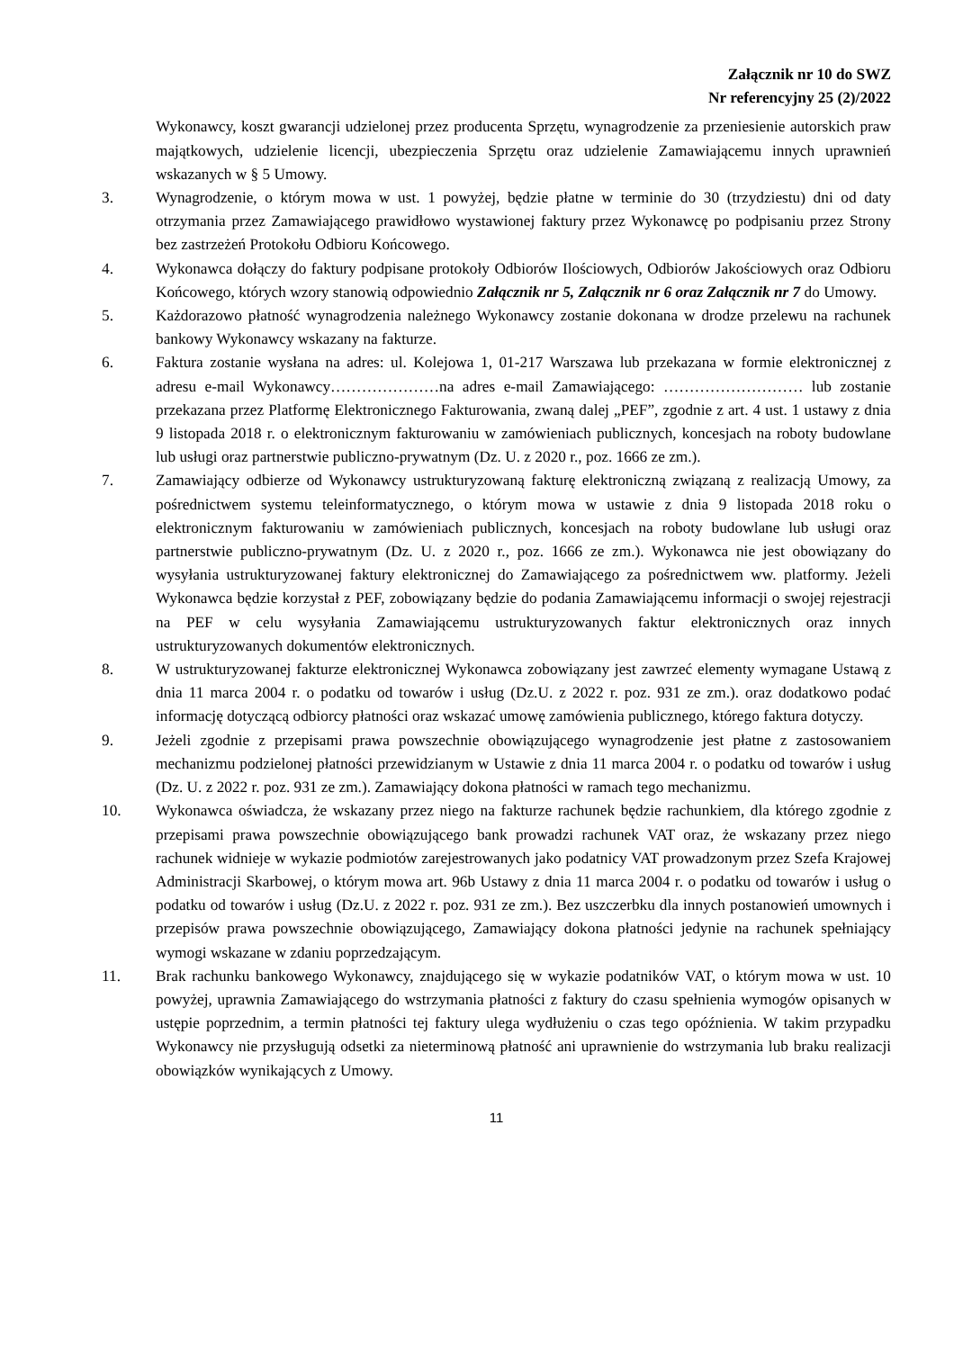Załącznik nr 10 do SWZ
Nr referencyjny 25 (2)/2022
Wykonawcy, koszt gwarancji udzielonej przez producenta Sprzętu, wynagrodzenie za przeniesienie autorskich praw majątkowych, udzielenie licencji, ubezpieczenia Sprzętu oraz udzielenie Zamawiającemu innych uprawnień wskazanych w § 5 Umowy.
3. Wynagrodzenie, o którym mowa w ust. 1 powyżej, będzie płatne w terminie do 30 (trzydziestu) dni od daty otrzymania przez Zamawiającego prawidłowo wystawionej faktury przez Wykonawcę po podpisaniu przez Strony bez zastrzeżeń Protokołu Odbioru Końcowego.
4. Wykonawca dołączy do faktury podpisane protokoły Odbiorów Ilościowych, Odbiorów Jakościowych oraz Odbioru Końcowego, których wzory stanowią odpowiednio Załącznik nr 5, Załącznik nr 6 oraz Załącznik nr 7 do Umowy.
5. Każdorazowo płatność wynagrodzenia należnego Wykonawcy zostanie dokonana w drodze przelewu na rachunek bankowy Wykonawcy wskazany na fakturze.
6. Faktura zostanie wysłana na adres: ul. Kolejowa 1, 01-217 Warszawa lub przekazana w formie elektronicznej z adresu e-mail Wykonawcy…………………na adres e-mail Zamawiającego: ……………………… lub zostanie przekazana przez Platformę Elektronicznego Fakturowania, zwaną dalej „PEF”, zgodnie z art. 4 ust. 1 ustawy z dnia 9 listopada 2018 r. o elektronicznym fakturowaniu w zamówieniach publicznych, koncesjach na roboty budowlane lub usługi oraz partnerstwie publiczno-prywatnym (Dz. U. z 2020 r., poz. 1666 ze zm.).
7. Zamawiający odbierze od Wykonawcy ustrukturyzowaną fakturę elektroniczną związaną z realizacją Umowy, za pośrednictwem systemu teleinformatycznego, o którym mowa w ustawie z dnia 9 listopada 2018 roku o elektronicznym fakturowaniu w zamówieniach publicznych, koncesjach na roboty budowlane lub usługi oraz partnerstwie publiczno-prywatnym (Dz. U. z 2020 r., poz. 1666 ze zm.). Wykonawca nie jest obowiązany do wysyłania ustrukturyzowanej faktury elektronicznej do Zamawiającego za pośrednictwem ww. platformy. Jeżeli Wykonawca będzie korzystał z PEF, zobowiązany będzie do podania Zamawiającemu informacji o swojej rejestracji na PEF w celu wysyłania Zamawiającemu ustrukturyzowanych faktur elektronicznych oraz innych ustrukturyzowanych dokumentów elektronicznych.
8. W ustrukturyzowanej fakturze elektronicznej Wykonawca zobowiązany jest zawrzeć elementy wymagane Ustawą z dnia 11 marca 2004 r. o podatku od towarów i usług (Dz.U. z 2022 r. poz. 931 ze zm.). oraz dodatkowo podać informację dotyczącą odbiorcy płatności oraz wskazać umowę zamówienia publicznego, którego faktura dotyczy.
9. Jeżeli zgodnie z przepisami prawa powszechnie obowiązującego wynagrodzenie jest płatne z zastosowaniem mechanizmu podzielonej płatności przewidzianym w Ustawie z dnia 11 marca 2004 r. o podatku od towarów i usług (Dz. U. z 2022 r. poz. 931 ze zm.). Zamawiający dokona płatności w ramach tego mechanizmu.
10. Wykonawca oświadcza, że wskazany przez niego na fakturze rachunek będzie rachunkiem, dla którego zgodnie z przepisami prawa powszechnie obowiązującego bank prowadzi rachunek VAT oraz, że wskazany przez niego rachunek widnieje w wykazie podmiotów zarejestrowanych jako podatnicy VAT prowadzonym przez Szefa Krajowej Administracji Skarbowej, o którym mowa art. 96b Ustawy z dnia 11 marca 2004 r. o podatku od towarów i usług o podatku od towarów i usług (Dz.U. z 2022 r. poz. 931 ze zm.). Bez uszczerbku dla innych postanowień umownych i przepisów prawa powszechnie obowiązującego, Zamawiający dokona płatności jedynie na rachunek spełniający wymogi wskazane w zdaniu poprzedzającym.
11. Brak rachunku bankowego Wykonawcy, znajdującego się w wykazie podatników VAT, o którym mowa w ust. 10 powyżej, uprawnia Zamawiającego do wstrzymania płatności z faktury do czasu spełnienia wymogów opisanych w ustępie poprzednim, a termin płatności tej faktury ulega wydłużeniu o czas tego opóźnienia. W takim przypadku Wykonawcy nie przysługują odsetki za nieterminową płatność ani uprawnienie do wstrzymania lub braku realizacji obowiązków wynikających z Umowy.
11